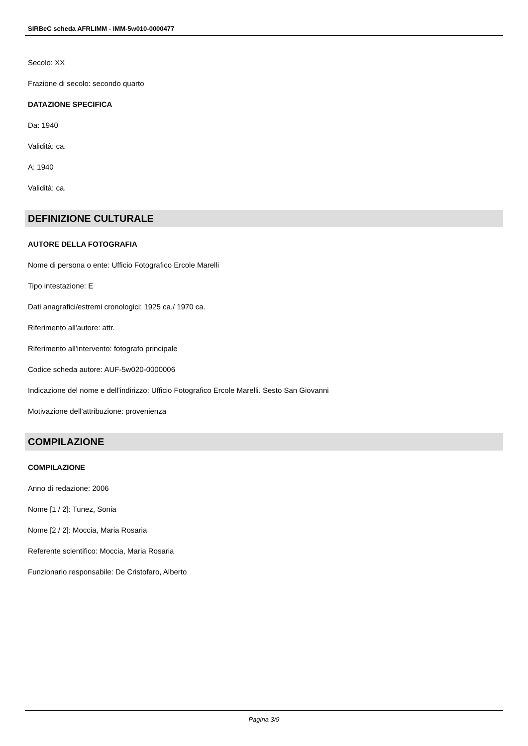SIRBeC scheda AFRLIMM - IMM-5w010-0000477
Secolo: XX
Frazione di secolo: secondo quarto
DATAZIONE SPECIFICA
Da: 1940
Validità: ca.
A: 1940
Validità: ca.
DEFINIZIONE CULTURALE
AUTORE DELLA FOTOGRAFIA
Nome di persona o ente: Ufficio Fotografico Ercole Marelli
Tipo intestazione: E
Dati anagrafici/estremi cronologici: 1925 ca./ 1970 ca.
Riferimento all'autore: attr.
Riferimento all'intervento: fotografo principale
Codice scheda autore: AUF-5w020-0000006
Indicazione del nome e dell'indirizzo: Ufficio Fotografico Ercole Marelli. Sesto San Giovanni
Motivazione dell'attribuzione: provenienza
COMPILAZIONE
COMPILAZIONE
Anno di redazione: 2006
Nome [1 / 2]: Tunez, Sonia
Nome [2 / 2]: Moccia, Maria Rosaria
Referente scientifico: Moccia, Maria Rosaria
Funzionario responsabile: De Cristofaro, Alberto
Pagina 3/9